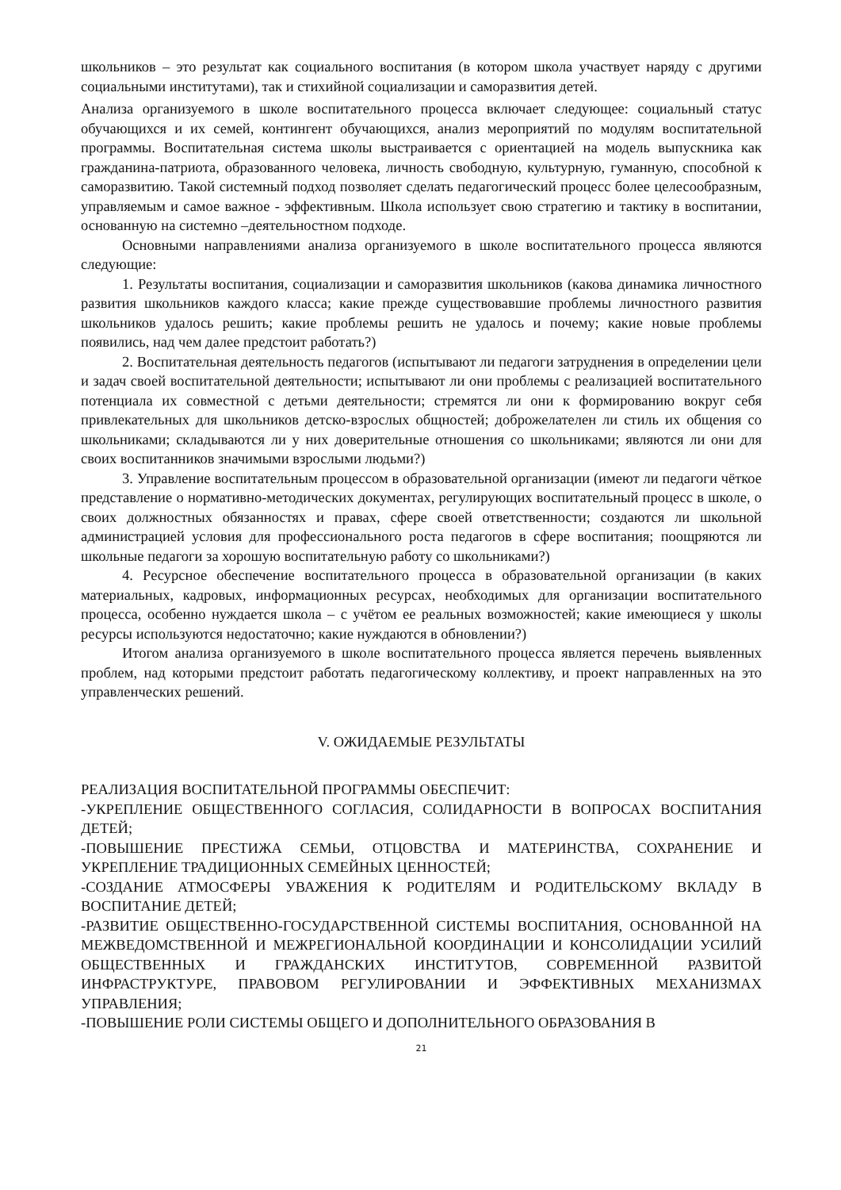школьников – это результат как социального воспитания (в котором школа участвует наряду с другими социальными институтами), так и стихийной социализации и саморазвития детей.
Анализа организуемого в школе воспитательного процесса включает следующее: социальный статус обучающихся и их семей, контингент обучающихся, анализ мероприятий по модулям воспитательной программы. Воспитательная система школы выстраивается с ориентацией на модель выпускника как гражданина-патриота, образованного человека, личность свободную, культурную, гуманную, способной к саморазвитию. Такой системный подход позволяет сделать педагогический процесс более целесообразным, управляемым и самое важное - эффективным. Школа использует свою стратегию и тактику в воспитании, основанную на системно –деятельностном подходе.
Основными направлениями анализа организуемого в школе воспитательного процесса являются следующие:
1. Результаты воспитания, социализации и саморазвития школьников (какова динамика личностного развития школьников каждого класса; какие прежде существовавшие проблемы личностного развития школьников удалось решить; какие проблемы решить не удалось и почему; какие новые проблемы появились, над чем далее предстоит работать?)
2. Воспитательная деятельность педагогов (испытывают ли педагоги затруднения в определении цели и задач своей воспитательной деятельности; испытывают ли они проблемы с реализацией воспитательного потенциала их совместной с детьми деятельности; стремятся ли они к формированию вокруг себя привлекательных для школьников детско-взрослых общностей; доброжелателен ли стиль их общения со школьниками; складываются ли у них доверительные отношения со школьниками; являются ли они для своих воспитанников значимыми взрослыми людьми?)
3. Управление воспитательным процессом в образовательной организации (имеют ли педагоги чёткое представление о нормативно-методических документах, регулирующих воспитательный процесс в школе, о своих должностных обязанностях и правах, сфере своей ответственности; создаются ли школьной администрацией условия для профессионального роста педагогов в сфере воспитания; поощряются ли школьные педагоги за хорошую воспитательную работу со школьниками?)
4. Ресурсное обеспечение воспитательного процесса в образовательной организации (в каких материальных, кадровых, информационных ресурсах, необходимых для организации воспитательного процесса, особенно нуждается школа – с учётом ее реальных возможностей; какие имеющиеся у школы ресурсы используются недостаточно; какие нуждаются в обновлении?)
Итогом анализа организуемого в школе воспитательного процесса является перечень выявленных проблем, над которыми предстоит работать педагогическому коллективу, и проект направленных на это управленческих решений.
V. ОЖИДАЕМЫЕ РЕЗУЛЬТАТЫ
РЕАЛИЗАЦИЯ ВОСПИТАТЕЛЬНОЙ ПРОГРАММЫ ОБЕСПЕЧИТ:
-УКРЕПЛЕНИЕ ОБЩЕСТВЕННОГО СОГЛАСИЯ, СОЛИДАРНОСТИ В ВОПРОСАХ ВОСПИТАНИЯ ДЕТЕЙ;
-ПОВЫШЕНИЕ ПРЕСТИЖА СЕМЬИ, ОТЦОВСТВА И МАТЕРИНСТВА, СОХРАНЕНИЕ И УКРЕПЛЕНИЕ ТРАДИЦИОННЫХ СЕМЕЙНЫХ ЦЕННОСТЕЙ;
-СОЗДАНИЕ АТМОСФЕРЫ УВАЖЕНИЯ К РОДИТЕЛЯМ И РОДИТЕЛЬСКОМУ ВКЛАДУ В ВОСПИТАНИЕ ДЕТЕЙ;
-РАЗВИТИЕ ОБЩЕСТВЕННО-ГОСУДАРСТВЕННОЙ СИСТЕМЫ ВОСПИТАНИЯ, ОСНОВАННОЙ НА МЕЖВЕДОМСТВЕННОЙ И МЕЖРЕГИОНАЛЬНОЙ КООРДИНАЦИИ И КОНСОЛИДАЦИИ УСИЛИЙ ОБЩЕСТВЕННЫХ И ГРАЖДАНСКИХ ИНСТИТУТОВ, СОВРЕМЕННОЙ РАЗВИТОЙ ИНФРАСТРУКТУРЕ, ПРАВОВОМ РЕГУЛИРОВАНИИ И ЭФФЕКТИВНЫХ МЕХАНИЗМАХ УПРАВЛЕНИЯ;
-ПОВЫШЕНИЕ РОЛИ СИСТЕМЫ ОБЩЕГО И ДОПОЛНИТЕЛЬНОГО ОБРАЗОВАНИЯ В
21